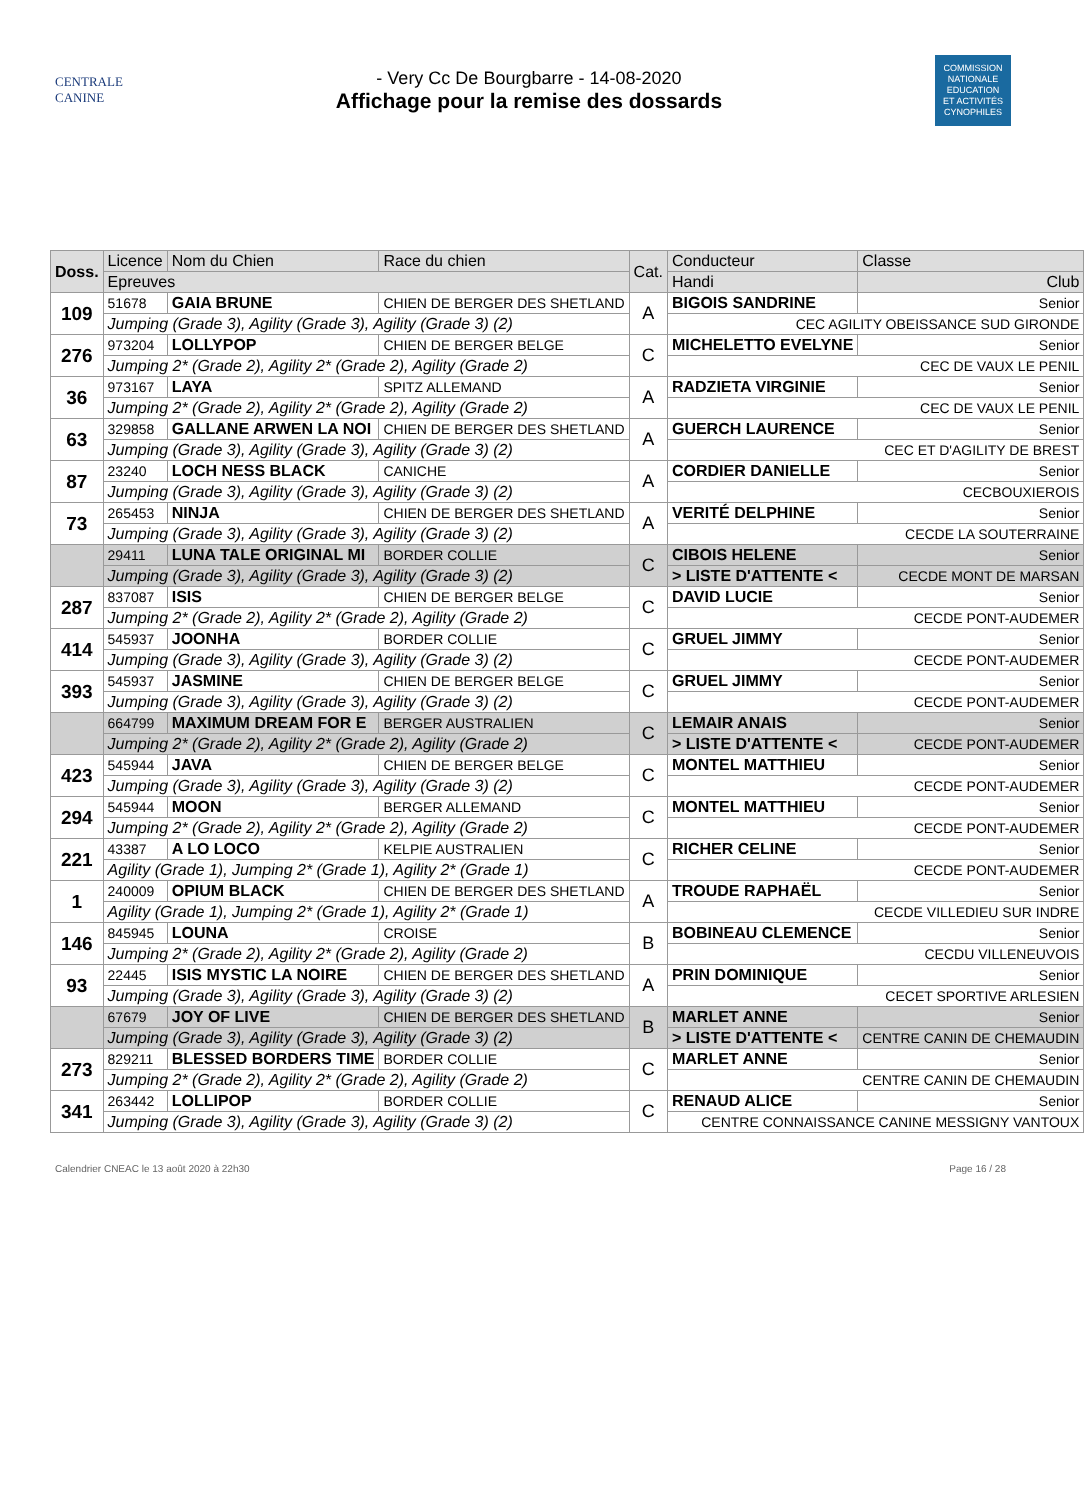CENTRALE
CANINE
- Very Cc De Bourgbarre - 14-08-2020
Affichage pour la remise des dossards
COMMISSION NATIONALE EDUCATION ET ACTIVITÉS CYNOPHILES
| Doss. | Licence | Nom du Chien | Race du chien | Cat. | Conducteur | Classe |
| --- | --- | --- | --- | --- | --- | --- |
| | Epreuves | | | | Handi | Club |
| 109 | 51678 | GAIA BRUNE | CHIEN DE BERGER DES SHETLAND | A | BIGOIS SANDRINE | Senior |
| | Jumping (Grade 3), Agility (Grade 3), Agility (Grade 3) (2) | | | | CEC AGILITY OBEISSANCE SUD GIRONDE | |
| 276 | 973204 | LOLLYPOP | CHIEN DE BERGER BELGE | C | MICHELETTO EVELYNE | Senior |
| | Jumping 2* (Grade 2), Agility 2* (Grade 2), Agility (Grade 2) | | | | CEC DE VAUX LE PENIL | |
| 36 | 973167 | LAYA | SPITZ ALLEMAND | A | RADZIETA VIRGINIE | Senior |
| | Jumping 2* (Grade 2), Agility 2* (Grade 2), Agility (Grade 2) | | | | CEC DE VAUX LE PENIL | |
| 63 | 329858 | GALLANE ARWEN LA NOI | CHIEN DE BERGER DES SHETLAND | A | GUERCH LAURENCE | Senior |
| | Jumping (Grade 3), Agility (Grade 3), Agility (Grade 3) (2) | | | | CEC ET D'AGILITY DE BREST | |
| 87 | 23240 | LOCH NESS BLACK | CANICHE | A | CORDIER DANIELLE | Senior |
| | Jumping (Grade 3), Agility (Grade 3), Agility (Grade 3) (2) | | | | CECBOUXIEROIS | |
| 73 | 265453 | NINJA | CHIEN DE BERGER DES SHETLAND | A | VERITÉ DELPHINE | Senior |
| | Jumping (Grade 3), Agility (Grade 3), Agility (Grade 3) (2) | | | | CECDE LA SOUTERRAINE | |
| | 29411 | LUNA TALE ORIGINAL MI | BORDER COLLIE | C | CIBOIS HELENE | Senior |
| | Jumping (Grade 3), Agility (Grade 3), Agility (Grade 3) (2) | | | | > LISTE D'ATTENTE < | CECDE MONT DE MARSAN |
| 287 | 837087 | ISIS | CHIEN DE BERGER BELGE | C | DAVID LUCIE | Senior |
| | Jumping 2* (Grade 2), Agility 2* (Grade 2), Agility (Grade 2) | | | | CECDE PONT-AUDEMER | |
| 414 | 545937 | JOONHA | BORDER COLLIE | C | GRUEL JIMMY | Senior |
| | Jumping (Grade 3), Agility (Grade 3), Agility (Grade 3) (2) | | | | CECDE PONT-AUDEMER | |
| 393 | 545937 | JASMINE | CHIEN DE BERGER BELGE | C | GRUEL JIMMY | Senior |
| | Jumping (Grade 3), Agility (Grade 3), Agility (Grade 3) (2) | | | | CECDE PONT-AUDEMER | |
| | 664799 | MAXIMUM DREAM FOR E | BERGER AUSTRALIEN | C | LEMAIR ANAIS | Senior |
| | Jumping 2* (Grade 2), Agility 2* (Grade 2), Agility (Grade 2) | | | | > LISTE D'ATTENTE < | CECDE PONT-AUDEMER |
| 423 | 545944 | JAVA | CHIEN DE BERGER BELGE | C | MONTEL MATTHIEU | Senior |
| | Jumping (Grade 3), Agility (Grade 3), Agility (Grade 3) (2) | | | | CECDE PONT-AUDEMER | |
| 294 | 545944 | MOON | BERGER ALLEMAND | C | MONTEL MATTHIEU | Senior |
| | Jumping 2* (Grade 2), Agility 2* (Grade 2), Agility (Grade 2) | | | | CECDE PONT-AUDEMER | |
| 221 | 43387 | A LO LOCO | KELPIE AUSTRALIEN | C | RICHER CELINE | Senior |
| | Agility (Grade 1), Jumping 2* (Grade 1), Agility 2* (Grade 1) | | | | CECDE PONT-AUDEMER | |
| 1 | 240009 | OPIUM BLACK | CHIEN DE BERGER DES SHETLAND | A | TROUDE RAPHAËL | Senior |
| | Agility (Grade 1), Jumping 2* (Grade 1), Agility 2* (Grade 1) | | | | CECDE VILLEDIEU SUR INDRE | |
| 146 | 845945 | LOUNA | CROISE | B | BOBINEAU CLEMENCE | Senior |
| | Jumping 2* (Grade 2), Agility 2* (Grade 2), Agility (Grade 2) | | | | CECDU VILLENEUVOIS | |
| 93 | 22445 | ISIS MYSTIC LA NOIRE | CHIEN DE BERGER DES SHETLAND | A | PRIN DOMINIQUE | Senior |
| | Jumping (Grade 3), Agility (Grade 3), Agility (Grade 3) (2) | | | | CECET SPORTIVE ARLESIEN | |
| | 67679 | JOY OF LIVE | CHIEN DE BERGER DES SHETLAND | B | MARLET ANNE | Senior |
| | Jumping (Grade 3), Agility (Grade 3), Agility (Grade 3) (2) | | | | > LISTE D'ATTENTE < | CENTRE CANIN DE CHEMAUDIN |
| 273 | 829211 | BLESSED BORDERS TIME | BORDER COLLIE | C | MARLET ANNE | Senior |
| | Jumping 2* (Grade 2), Agility 2* (Grade 2), Agility (Grade 2) | | | | CENTRE CANIN DE CHEMAUDIN | |
| 341 | 263442 | LOLLIPOP | BORDER COLLIE | C | RENAUD ALICE | Senior |
| | Jumping (Grade 3), Agility (Grade 3), Agility (Grade 3) (2) | | | | CENTRE CONNAISSANCE CANINE MESSIGNY VANTOUX | |
Calendrier CNEAC le 13 août 2020 à 22h30 Page 16 / 28